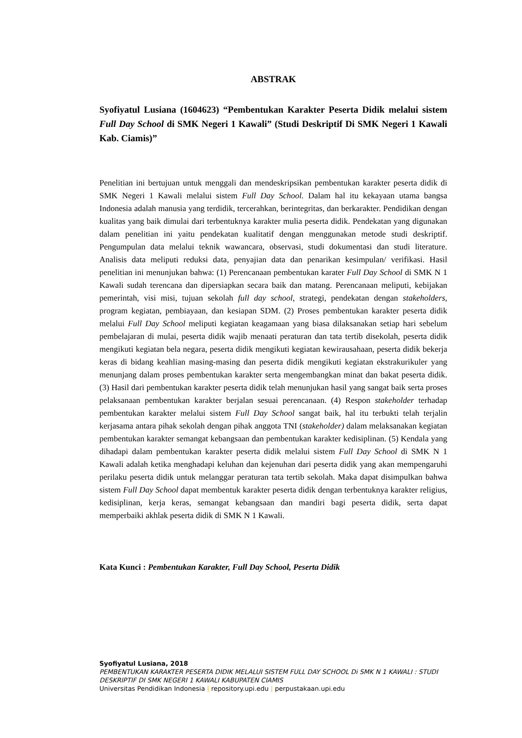ABSTRAK
Syofiyatul Lusiana (1604623) “Pembentukan Karakter Peserta Didik melalui sistem Full Day School di SMK Negeri 1 Kawali” (Studi Deskriptif Di SMK Negeri 1 Kawali Kab. Ciamis)”
Penelitian ini bertujuan untuk menggali dan mendeskripsikan pembentukan karakter peserta didik di SMK Negeri 1 Kawali melalui sistem Full Day School. Dalam hal itu kekayaan utama bangsa Indonesia adalah manusia yang terdidik, tercerahkan, berintegritas, dan berkarakter. Pendidikan dengan kualitas yang baik dimulai dari terbentuknya karakter mulia peserta didik. Pendekatan yang digunakan dalam penelitian ini yaitu pendekatan kualitatif dengan menggunakan metode studi deskriptif. Pengumpulan data melalui teknik wawancara, observasi, studi dokumentasi dan studi literature. Analisis data meliputi reduksi data, penyajian data dan penarikan kesimpulan/ verifikasi. Hasil penelitian ini menunjukan bahwa: (1) Perencanaan pembentukan karater Full Day School di SMK N 1 Kawali sudah terencana dan dipersiapkan secara baik dan matang. Perencanaan meliputi, kebijakan pemerintah, visi misi, tujuan sekolah full day school, strategi, pendekatan dengan stakeholders, program kegiatan, pembiayaan, dan kesiapan SDM. (2) Proses pembentukan karakter peserta didik melalui Full Day School meliputi kegiatan keagamaan yang biasa dilaksanakan setiap hari sebelum pembelajaran di mulai, peserta didik wajib menaati peraturan dan tata tertib disekolah, peserta didik mengikuti kegiatan bela negara, peserta didik mengikuti kegiatan kewirausahaan, peserta didik bekerja keras di bidang keahlian masing-masing dan peserta didik mengikuti kegiatan ekstrakurikuler yang menunjang dalam proses pembentukan karakter serta mengembangkan minat dan bakat peserta didik. (3) Hasil dari pembentukan karakter peserta didik telah menunjukan hasil yang sangat baik serta proses pelaksanaan pembentukan karakter berjalan sesuai perencanaan. (4) Respon stakeholder terhadap pembentukan karakter melalui sistem Full Day School sangat baik, hal itu terbukti telah terjalin kerjasama antara pihak sekolah dengan pihak anggota TNI (stakeholder) dalam melaksanakan kegiatan pembentukan karakter semangat kebangsaan dan pembentukan karakter kedisiplinan. (5) Kendala yang dihadapi dalam pembentukan karakter peserta didik melalui sistem Full Day School di SMK N 1 Kawali adalah ketika menghadapi keluhan dan kejenuhan dari peserta didik yang akan mempengaruhi perilaku peserta didik untuk melanggar peraturan tata tertib sekolah. Maka dapat disimpulkan bahwa sistem Full Day School dapat membentuk karakter peserta didik dengan terbentuknya karakter religius, kedisiplinan, kerja keras, semangat kebangsaan dan mandiri bagi peserta didik, serta dapat memperbaiki akhlak peserta didik di SMK N 1 Kawali.
Kata Kunci : Pembentukan Karakter, Full Day School, Peserta Didik
Syofiyatul Lusiana, 2018
PEMBENTUKAN KARAKTER PESERTA DIDIK MELALUI SISTEM FULL DAY SCHOOL Di SMK N 1 KAWALI : STUDI DESKRIPTIF DI SMK NEGERI 1 KAWALI KABUPATEN CIAMIS
Universitas Pendidikan Indonesia | repository.upi.edu | perpustakaan.upi.edu